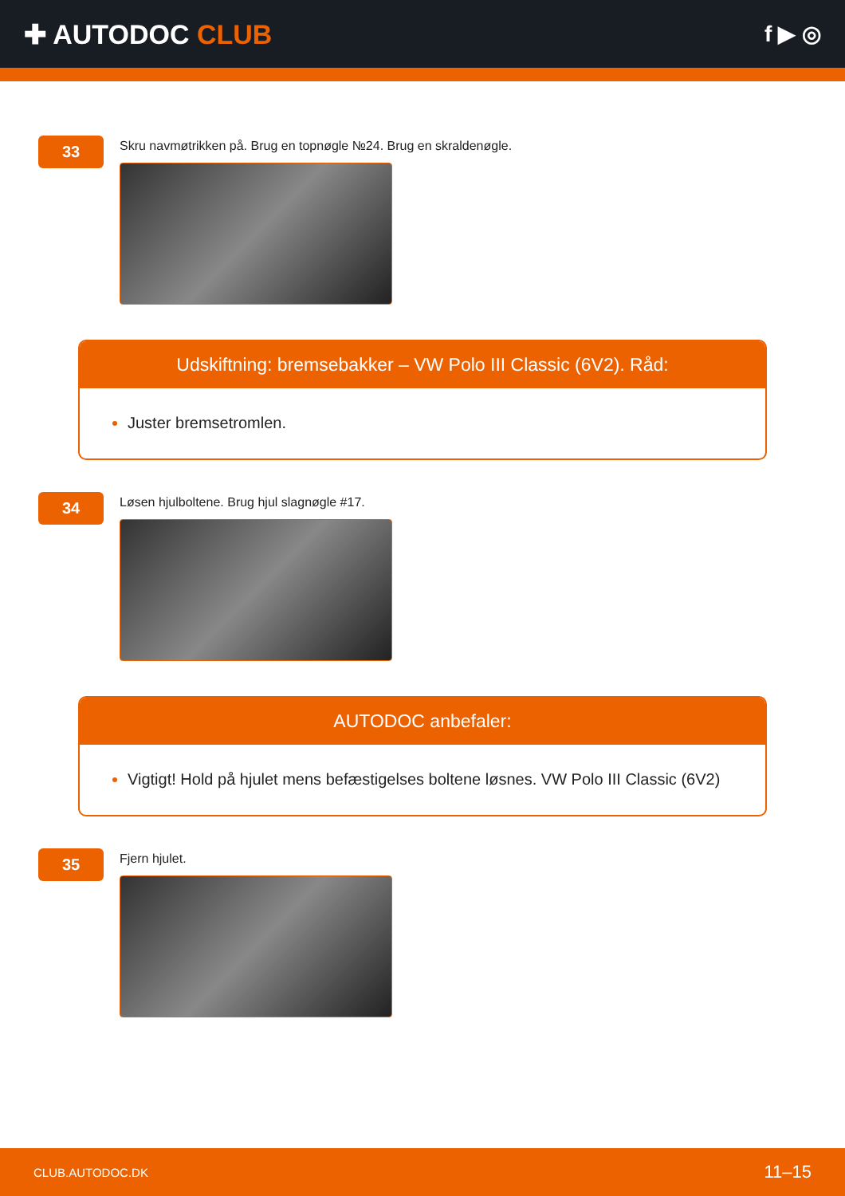✚ AUTODOC CLUB
f ▶ ◎
33
Skru navmøtrikken på. Brug en topnøgle №24. Brug en skraldenøgle.
Udskiftning: bremsebakker – VW Polo III Classic (6V2). Råd:
Juster bremsetromlen.
34
Løsen hjulboltene. Brug hjul slagnøgle #17.
AUTODOC anbefaler:
Vigtigt! Hold på hjulet mens befæstigelses boltene løsnes. VW Polo III Classic (6V2)
35
Fjern hjulet.
CLUB.AUTODOC.DK 11–15